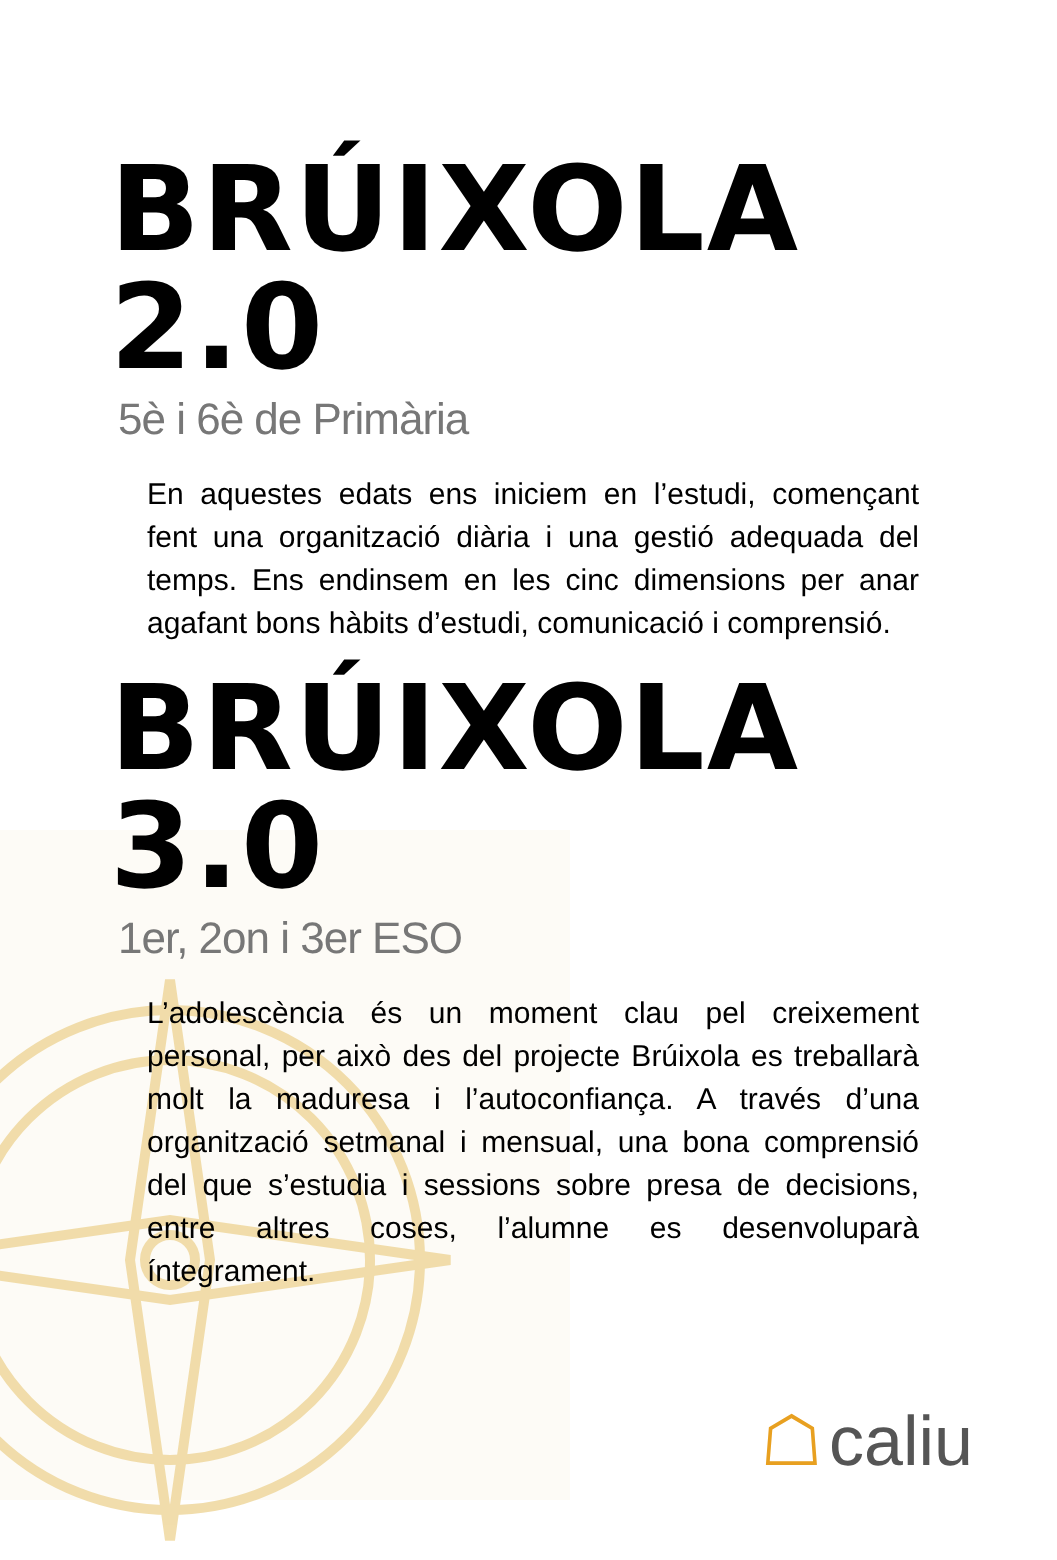BRÚIXOLA 2.0
5è i 6è de Primària
En aquestes edats ens iniciem en l’estudi, començant fent una organització diària i una gestió adequada del temps. Ens endinsem en les cinc dimensions per anar agafant bons hàbits d’estudi, comunicació i comprensió.
BRÚIXOLA 3.0
1er, 2on i 3er ESO
L’adolescència és un moment clau pel creixement personal, per això des del projecte Brúixola es treballarà molt la maduresa i l’autoconfiança. A través d’una organització setmanal i mensual, una bona comprensió del que s’estudia i sessions sobre presa de decisions, entre altres coses, l’alumne es desenvoluparà íntegrament.
☖ caliu